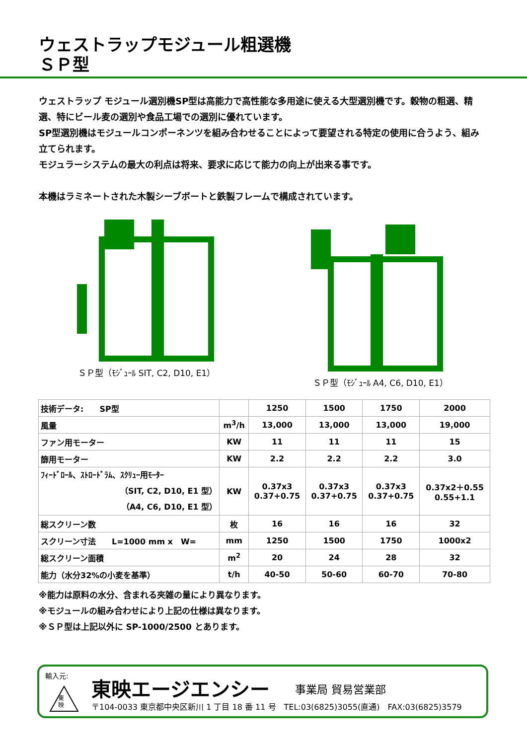ウェストラップモジュール粗選機
ＳＰ型
ウェストラップ モジュール選別機SP型は高能力で高性能な多用途に使える大型選別機です。穀物の粗選、精選、特にビール麦の選別や食品工場での選別に優れています。
SP型選別機はモジュールコンポーネンツを組み合わせることによって要望される特定の使用に合うよう、組み立てられます。
モジュラーシステムの最大の利点は将来、要求に応じて能力の向上が出来る事です。
本機はラミネートされた木製シーブボートと鉄製フレームで構成されています。
ＳＰ型（ﾓｼﾞｭｰﾙ SIT, C2, D10, E1）
ＳＰ型（ﾓｼﾞｭｰﾙ A4, C6, D10, E1）
| 技術データ: SP型 | | 1250 | 1500 | 1750 | 2000 |
| 風量 | m<sup>3</sup>/h | 13,000 | 13,000 | 13,000 | 19,000 |
| ファン用モーター | KW | 11 | 11 | 11 | 15 |
| 篩用モーター | KW | 2.2 | 2.2 | 2.2 | 3.0 |
| ﾌｨｰﾄﾞﾛｰﾙ、ｽﾄﾛｰﾄﾞﾗﾑ、ｽｸﾘｭｰ用ﾓｰﾀｰ （SIT, C2, D10, E1 型） （A4, C6, D10, E1 型） | KW | 0.37x3 0.37+0.75 | 0.37x3 0.37+0.75 | 0.37x3 0.37+0.75 | 0.37x2＋0.55 0.55+1.1 |
| 総スクリーン数 | 枚 | 16 | 16 | 16 | 32 |
| スクリーン寸法 L=1000 mm x W= | mm | 1250 | 1500 | 1750 | 1000x2 |
| 総スクリーン面積 | m<sup>2</sup> | 20 | 24 | 28 | 32 |
| 能力（水分32%の小麦を基準） | t/h | 40-50 | 50-60 | 60-70 | 70-80 |
※能力は原料の水分、含まれる夾雑の量により異なります。
※モジュールの組み合わせにより上記の仕様は異なります。
※ＳＰ型は上記以外に SP-1000/2500 とあります。
輸入元:
東
映
東映エージエンシー 事業局 貿易営業部
〒104-0033 東京都中央区新川 1 丁目 18 番 11 号　TEL:03(6825)3055(直通)　FAX:03(6825)3579